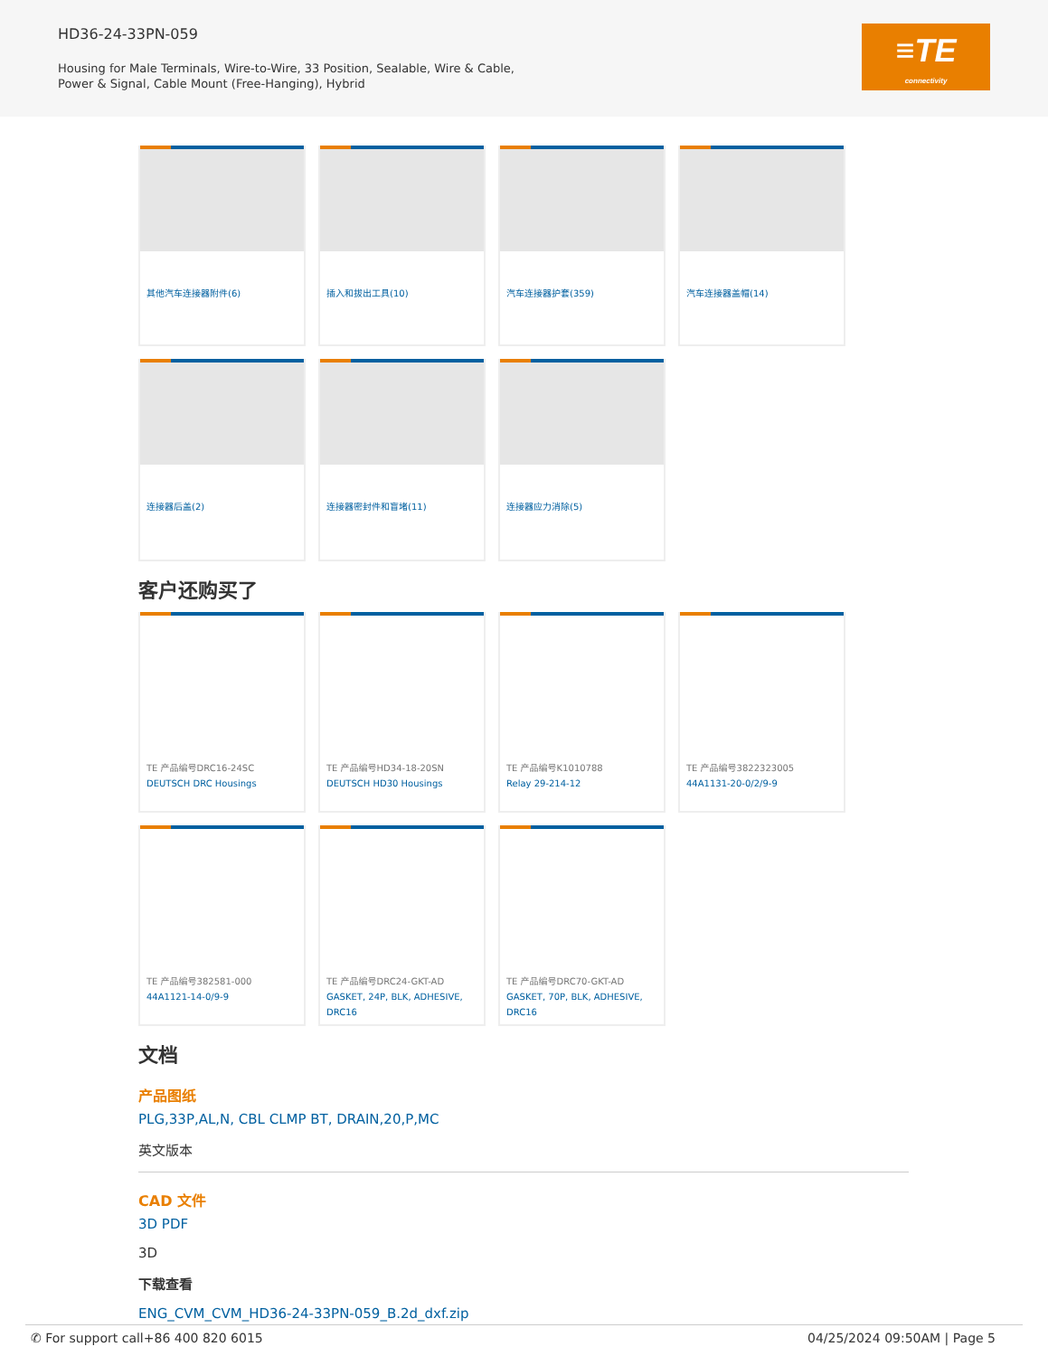HD36-24-33PN-059
Housing for Male Terminals, Wire-to-Wire, 33 Position, Sealable, Wire & Cable, Power & Signal, Cable Mount (Free-Hanging), Hybrid
≡TE
connectivity
其他汽车连接器附件(6)
插入和拔出工具(10)
汽车连接器护套(359)
汽车连接器盖帽(14)
连接器后盖(2)
连接器密封件和盲堵(11)
连接器应力消除(5)
客户还购买了
TE 产品编号DRC16-24SC
DEUTSCH DRC Housings
TE 产品编号HD34-18-20SN
DEUTSCH HD30 Housings
TE 产品编号K1010788
Relay 29-214-12
TE 产品编号3822323005
44A1131-20-0/2/9-9
TE 产品编号382581-000
44A1121-14-0/9-9
TE 产品编号DRC24-GKT-AD
GASKET, 24P, BLK, ADHESIVE, DRC16
TE 产品编号DRC70-GKT-AD
GASKET, 70P, BLK, ADHESIVE, DRC16
文档
产品图纸
PLG,33P,AL,N, CBL CLMP BT, DRAIN,20,P,MC
英文版本
CAD 文件
3D PDF
3D
下载查看
ENG_CVM_CVM_HD36-24-33PN-059_B.2d_dxf.zip
✆ For support call+86 400 820 6015 04/25/2024 09:50AM | Page 5